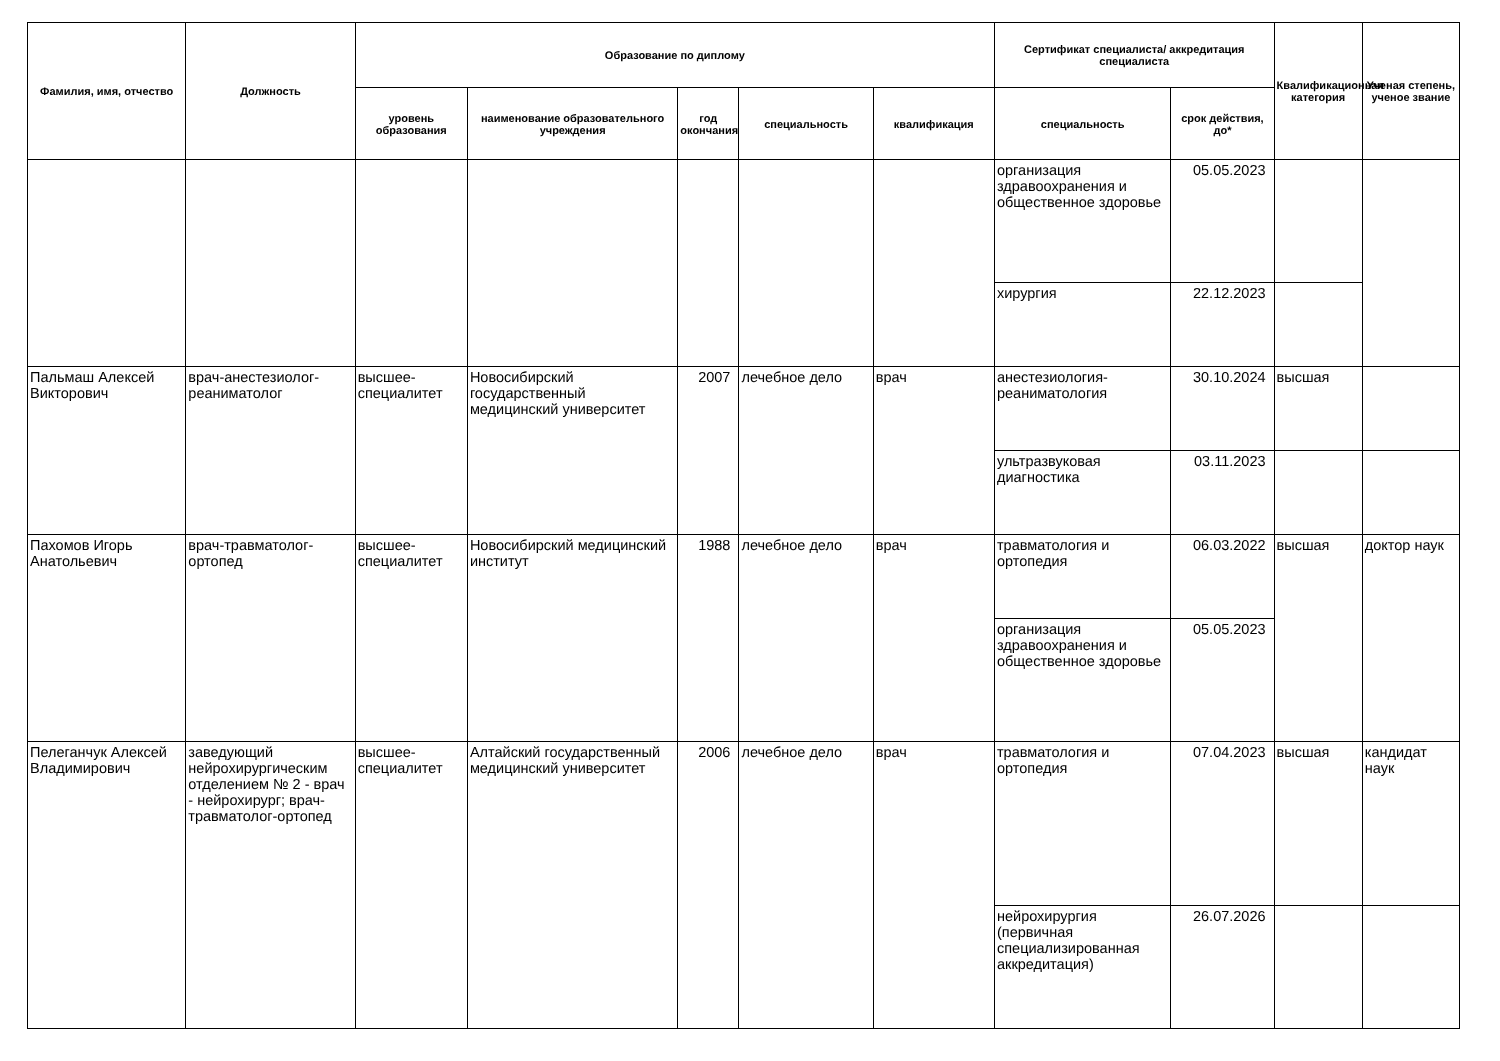| Фамилия, имя, отчество | Должность | Образование по диплому | | | | | Сертификат специалиста/ аккредитация специалиста | | Квалификационная категория | Ученая степень, ученое звание |
| --- | --- | --- | --- | --- | --- | --- | --- | --- | --- | --- |
| | | уровень образования | наименование образовательного учреждения | год окончания | специальность | квалификация | специальность | срок действия, до* | | |
| | | | | | | | организация здравоохранения и общественное здоровье | 05.05.2023 | | |
| | | | | | | | хирургия | 22.12.2023 | | |
| Пальмаш Алексей Викторович | врач-анестезиолог-реаниматолог | высшее-специалитет | Новосибирский государственный медицинский университет | 2007 | лечебное дело | врач | анестезиология-реаниматология | 30.10.2024 | высшая | |
| | | | | | | | ультразвуковая диагностика | 03.11.2023 | | |
| Пахомов Игорь Анатольевич | врач-травматолог-ортопед | высшее-специалитет | Новосибирский медицинский институт | 1988 | лечебное дело | врач | травматология и ортопедия | 06.03.2022 | высшая | доктор наук |
| | | | | | | | организация здравоохранения и общественное здоровье | 05.05.2023 | | |
| Пелеганчук Алексей Владимирович | заведующий нейрохирургическим отделением № 2 - врач - нейрохирург; врач-травматолог-ортопед | высшее-специалитет | Алтайский государственный медицинский университет | 2006 | лечебное дело | врач | травматология и ортопедия | 07.04.2023 | высшая | кандидат наук |
| | | | | | | | нейрохирургия (первичная специализированная аккредитация) | 26.07.2026 | | |